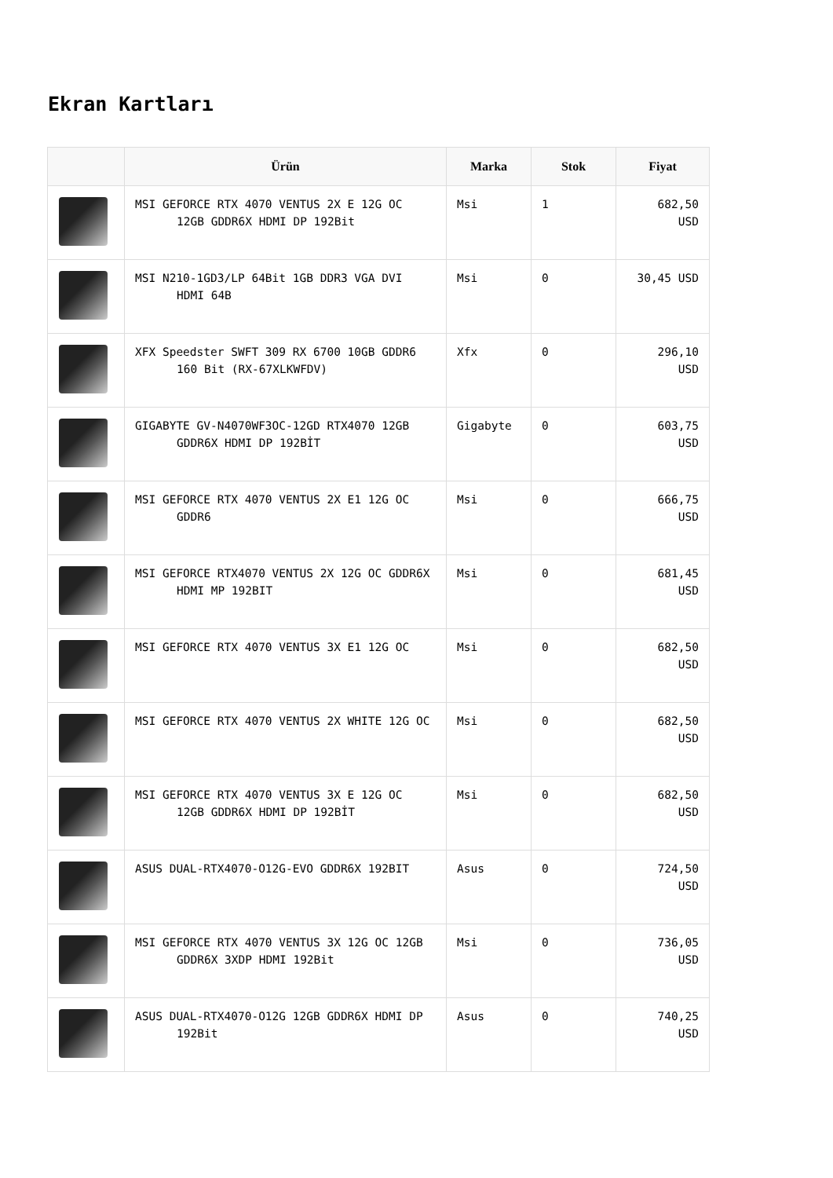Ekran Kartları
| | Ürün | Marka | Stok | Fiyat |
| --- | --- | --- | --- | --- |
| | MSI GEFORCE RTX 4070 VENTUS 2X E 12G OC 12GB GDDR6X HDMI DP 192Bit | Msi | 1 | 682,50 USD |
| | MSI N210-1GD3/LP 64Bit 1GB DDR3 VGA DVI HDMI 64B | Msi | 0 | 30,45 USD |
| | XFX Speedster SWFT 309 RX 6700 10GB GDDR6 160 Bit (RX-67XLKWFDV) | Xfx | 0 | 296,10 USD |
| | GIGABYTE GV-N4070WF3OC-12GD RTX4070 12GB GDDR6X HDMI DP 192BİT | Gigabyte | 0 | 603,75 USD |
| | MSI GEFORCE RTX 4070 VENTUS 2X E1 12G OC GDDR6 | Msi | 0 | 666,75 USD |
| | MSI GEFORCE RTX4070 VENTUS 2X 12G OC GDDR6X HDMI MP 192BIT | Msi | 0 | 681,45 USD |
| | MSI GEFORCE RTX 4070 VENTUS 3X E1 12G OC | Msi | 0 | 682,50 USD |
| | MSI GEFORCE RTX 4070 VENTUS 2X WHITE 12G OC | Msi | 0 | 682,50 USD |
| | MSI GEFORCE RTX 4070 VENTUS 3X E 12G OC 12GB GDDR6X HDMI DP 192BİT | Msi | 0 | 682,50 USD |
| | ASUS DUAL-RTX4070-O12G-EVO GDDR6X 192BIT | Asus | 0 | 724,50 USD |
| | MSI GEFORCE RTX 4070 VENTUS 3X 12G OC 12GB GDDR6X 3XDP HDMI 192Bit | Msi | 0 | 736,05 USD |
| | ASUS DUAL-RTX4070-O12G 12GB GDDR6X HDMI DP 192Bit | Asus | 0 | 740,25 USD |